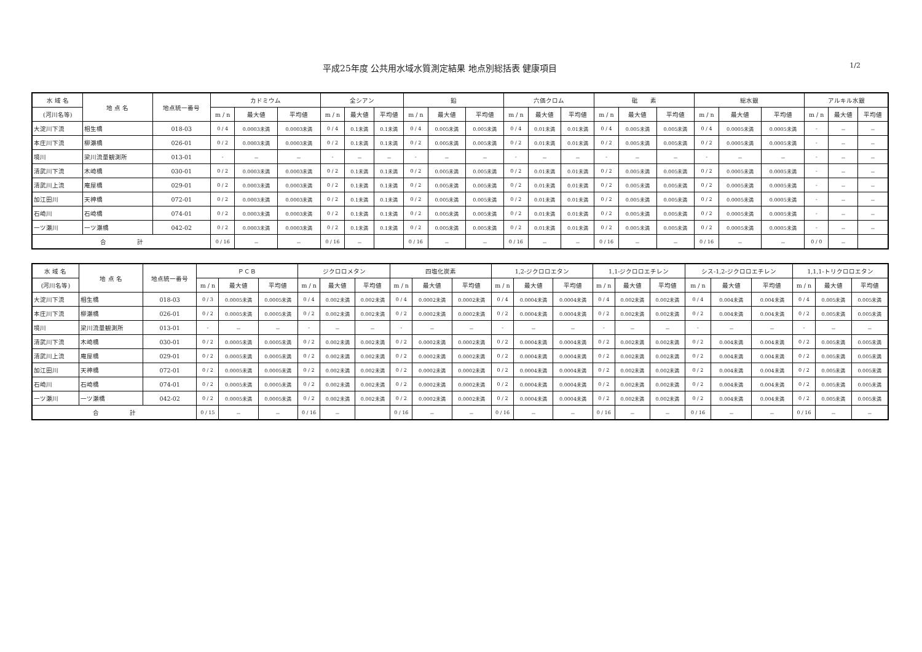平成25年度 公共用水域水質測定結果 地点別総括表 健康項目
1/2
| 水 域 名 | 地 点 名 | 地点統一番号 | カドミウム | | | 全シアン | | | 鉛 | | | 六価クロム | | | 砒 素 | | | 総水銀 | | | アルキル水銀 | | |
| --- | --- | --- | --- | --- | --- | --- | --- | --- | --- | --- | --- | --- | --- | --- | --- | --- | --- | --- | --- | --- | --- | --- | --- |
| (河川名等) | | | m / n | 最大値 | 平均値 | m / n | 最大値 | 平均値 | m / n | 最大値 | 平均値 | m / n | 最大値 | 平均値 | m / n | 最大値 | 平均値 | m / n | 最大値 | 平均値 | m / n | 最大値 | 平均値 |
| 大淀川下流 | 相生橋 | 018-03 | 0 / 4 | 0.0003未満 | 0.0003未満 | 0 / 4 | 0.1未満 | 0.1未満 | 0 / 4 | 0.005未満 | 0.005未満 | 0 / 4 | 0.01未満 | 0.01未満 | 0 / 4 | 0.005未満 | 0.005未満 | 0 / 4 | 0.0005未満 | 0.0005未満 | - | － | － |
| 本庄川下流 | 柳瀬橋 | 026-01 | 0 / 2 | 0.0003未満 | 0.0003未満 | 0 / 2 | 0.1未満 | 0.1未満 | 0 / 2 | 0.005未満 | 0.005未満 | 0 / 2 | 0.01未満 | 0.01未満 | 0 / 2 | 0.005未満 | 0.005未満 | 0 / 2 | 0.0005未満 | 0.0005未満 | - | － | － |
| 境川 | 梁川流量観測所 | 013-01 | - | － | － | - | － | － | - | － | － | - | － | － | - | － | － | - | － | － | - | － | － |
| 清武川下流 | 木崎橋 | 030-01 | 0 / 2 | 0.0003未満 | 0.0003未満 | 0 / 2 | 0.1未満 | 0.1未満 | 0 / 2 | 0.005未満 | 0.005未満 | 0 / 2 | 0.01未満 | 0.01未満 | 0 / 2 | 0.005未満 | 0.005未満 | 0 / 2 | 0.0005未満 | 0.0005未満 | - | － | － |
| 清武川上流 | 庵屋橋 | 029-01 | 0 / 2 | 0.0003未満 | 0.0003未満 | 0 / 2 | 0.1未満 | 0.1未満 | 0 / 2 | 0.005未満 | 0.005未満 | 0 / 2 | 0.01未満 | 0.01未満 | 0 / 2 | 0.005未満 | 0.005未満 | 0 / 2 | 0.0005未満 | 0.0005未満 | - | － | － |
| 加江田川 | 天神橋 | 072-01 | 0 / 2 | 0.0003未満 | 0.0003未満 | 0 / 2 | 0.1未満 | 0.1未満 | 0 / 2 | 0.005未満 | 0.005未満 | 0 / 2 | 0.01未満 | 0.01未満 | 0 / 2 | 0.005未満 | 0.005未満 | 0 / 2 | 0.0005未満 | 0.0005未満 | - | － | － |
| 石崎川 | 石崎橋 | 074-01 | 0 / 2 | 0.0003未満 | 0.0003未満 | 0 / 2 | 0.1未満 | 0.1未満 | 0 / 2 | 0.005未満 | 0.005未満 | 0 / 2 | 0.01未満 | 0.01未満 | 0 / 2 | 0.005未満 | 0.005未満 | 0 / 2 | 0.0005未満 | 0.0005未満 | - | － | － |
| 一ツ瀬川 | 一ツ瀬橋 | 042-02 | 0 / 2 | 0.0003未満 | 0.0003未満 | 0 / 2 | 0.1未満 | 0.1未満 | 0 / 2 | 0.005未満 | 0.005未満 | 0 / 2 | 0.01未満 | 0.01未満 | 0 / 2 | 0.005未満 | 0.005未満 | 0 / 2 | 0.0005未満 | 0.0005未満 | - | － | － |
| 合 計 | | | 0 / 16 | － | － | 0 / 16 | － | | 0 / 16 | － | － | 0 / 16 | － | － | 0 / 16 | － | － | 0 / 16 | － | － | 0 / 0 | － | |
| 水 域 名 | 地 点 名 | 地点統一番号 | ＰＣＢ | | | ジクロロメタン | | | 四塩化炭素 | | | 1,2-ジクロロエタン | | | 1,1-ジクロロエチレン | | | シス-1,2-ジクロロエチレン | | | 1,1,1-トリクロロエタン | | |
| --- | --- | --- | --- | --- | --- | --- | --- | --- | --- | --- | --- | --- | --- | --- | --- | --- | --- | --- | --- | --- | --- | --- | --- |
| (河川名等) | | | m / n | 最大値 | 平均値 | m / n | 最大値 | 平均値 | m / n | 最大値 | 平均値 | m / n | 最大値 | 平均値 | m / n | 最大値 | 平均値 | m / n | 最大値 | 平均値 | m / n | 最大値 | 平均値 |
| 大淀川下流 | 相生橋 | 018-03 | 0 / 3 | 0.0005未満 | 0.0005未満 | 0 / 4 | 0.002未満 | 0.002未満 | 0 / 4 | 0.0002未満 | 0.0002未満 | 0 / 4 | 0.0004未満 | 0.0004未満 | 0 / 4 | 0.002未満 | 0.002未満 | 0 / 4 | 0.004未満 | 0.004未満 | 0 / 4 | 0.005未満 | 0.005未満 |
| 本庄川下流 | 柳瀬橋 | 026-01 | 0 / 2 | 0.0005未満 | 0.0005未満 | 0 / 2 | 0.002未満 | 0.002未満 | 0 / 2 | 0.0002未満 | 0.0002未満 | 0 / 2 | 0.0004未満 | 0.0004未満 | 0 / 2 | 0.002未満 | 0.002未満 | 0 / 2 | 0.004未満 | 0.004未満 | 0 / 2 | 0.005未満 | 0.005未満 |
| 境川 | 梁川流量観測所 | 013-01 | - | － | － | - | － | － | - | － | － | - | － | － | - | － | － | - | － | － | - | － | － |
| 清武川下流 | 木崎橋 | 030-01 | 0 / 2 | 0.0005未満 | 0.0005未満 | 0 / 2 | 0.002未満 | 0.002未満 | 0 / 2 | 0.0002未満 | 0.0002未満 | 0 / 2 | 0.0004未満 | 0.0004未満 | 0 / 2 | 0.002未満 | 0.002未満 | 0 / 2 | 0.004未満 | 0.004未満 | 0 / 2 | 0.005未満 | 0.005未満 |
| 清武川上流 | 庵屋橋 | 029-01 | 0 / 2 | 0.0005未満 | 0.0005未満 | 0 / 2 | 0.002未満 | 0.002未満 | 0 / 2 | 0.0002未満 | 0.0002未満 | 0 / 2 | 0.0004未満 | 0.0004未満 | 0 / 2 | 0.002未満 | 0.002未満 | 0 / 2 | 0.004未満 | 0.004未満 | 0 / 2 | 0.005未満 | 0.005未満 |
| 加江田川 | 天神橋 | 072-01 | 0 / 2 | 0.0005未満 | 0.0005未満 | 0 / 2 | 0.002未満 | 0.002未満 | 0 / 2 | 0.0002未満 | 0.0002未満 | 0 / 2 | 0.0004未満 | 0.0004未満 | 0 / 2 | 0.002未満 | 0.002未満 | 0 / 2 | 0.004未満 | 0.004未満 | 0 / 2 | 0.005未満 | 0.005未満 |
| 石崎川 | 石崎橋 | 074-01 | 0 / 2 | 0.0005未満 | 0.0005未満 | 0 / 2 | 0.002未満 | 0.002未満 | 0 / 2 | 0.0002未満 | 0.0002未満 | 0 / 2 | 0.0004未満 | 0.0004未満 | 0 / 2 | 0.002未満 | 0.002未満 | 0 / 2 | 0.004未満 | 0.004未満 | 0 / 2 | 0.005未満 | 0.005未満 |
| 一ツ瀬川 | 一ツ瀬橋 | 042-02 | 0 / 2 | 0.0005未満 | 0.0005未満 | 0 / 2 | 0.002未満 | 0.002未満 | 0 / 2 | 0.0002未満 | 0.0002未満 | 0 / 2 | 0.0004未満 | 0.0004未満 | 0 / 2 | 0.002未満 | 0.002未満 | 0 / 2 | 0.004未満 | 0.004未満 | 0 / 2 | 0.005未満 | 0.005未満 |
| 合 計 | | | 0 / 15 | － | － | 0 / 16 | － | | 0 / 16 | － | － | 0 / 16 | － | － | 0 / 16 | － | － | 0 / 16 | － | － | 0 / 16 | － | － |